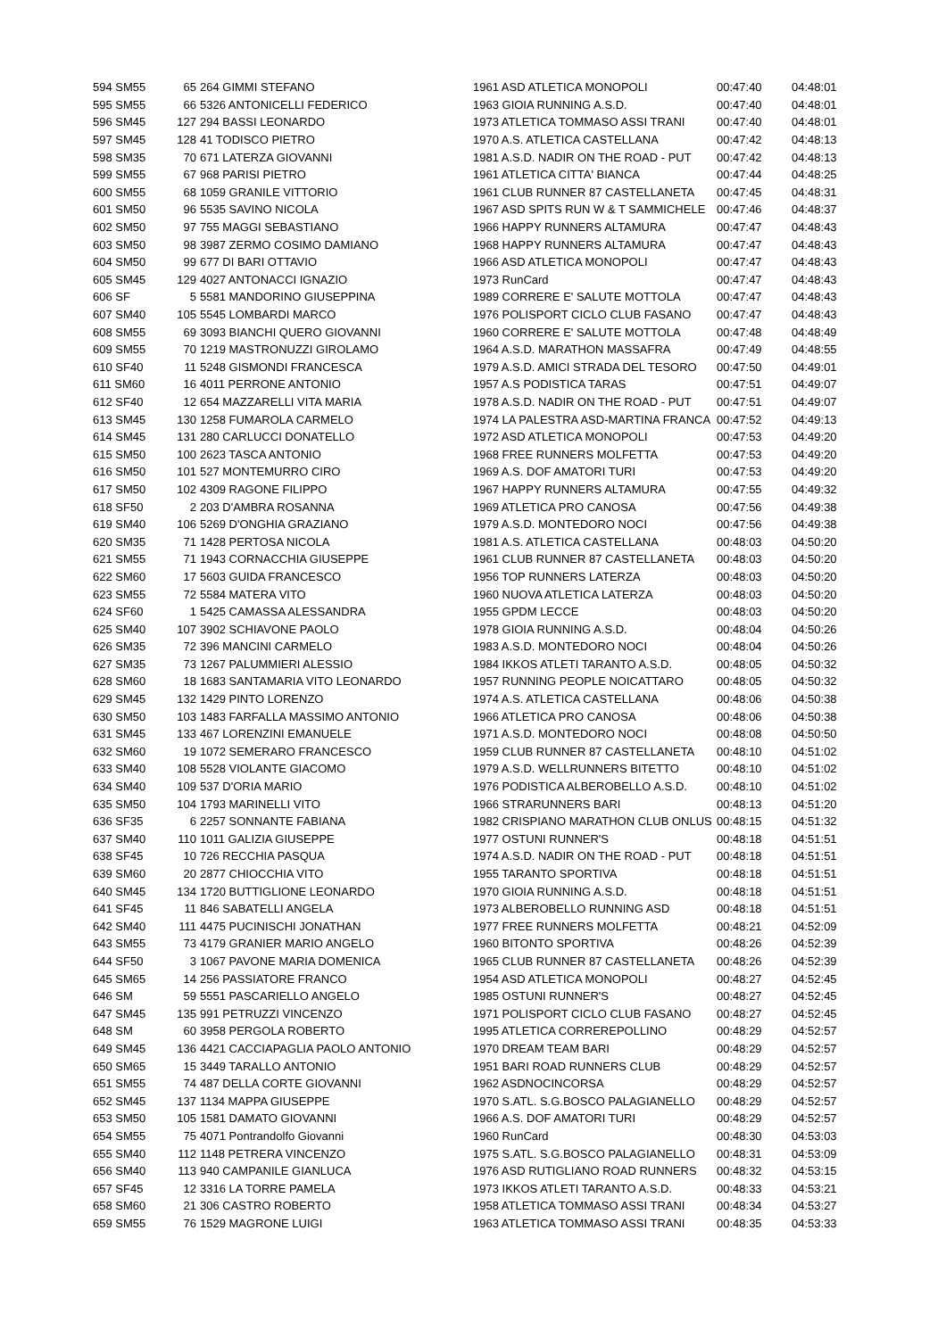| 594 SM55 | 65 | 264 GIMMI STEFANO | 1961 ASD ATLETICA MONOPOLI | 00:47:40 | 04:48:01 |
| 595 SM55 | 66 | 5326 ANTONICELLI FEDERICO | 1963 GIOIA RUNNING A.S.D. | 00:47:40 | 04:48:01 |
| 596 SM45 | 127 | 294 BASSI LEONARDO | 1973 ATLETICA TOMMASO ASSI TRANI | 00:47:40 | 04:48:01 |
| 597 SM45 | 128 | 41 TODISCO PIETRO | 1970 A.S. ATLETICA CASTELLANA | 00:47:42 | 04:48:13 |
| 598 SM35 | 70 | 671 LATERZA GIOVANNI | 1981 A.S.D. NADIR ON THE ROAD - PUT | 00:47:42 | 04:48:13 |
| 599 SM55 | 67 | 968 PARISI PIETRO | 1961 ATLETICA CITTA' BIANCA | 00:47:44 | 04:48:25 |
| 600 SM55 | 68 | 1059 GRANILE VITTORIO | 1961 CLUB RUNNER 87 CASTELLANETA | 00:47:45 | 04:48:31 |
| 601 SM50 | 96 | 5535 SAVINO NICOLA | 1967 ASD SPITS RUN W & T SAMMICHELE | 00:47:46 | 04:48:37 |
| 602 SM50 | 97 | 755 MAGGI SEBASTIANO | 1966 HAPPY RUNNERS ALTAMURA | 00:47:47 | 04:48:43 |
| 603 SM50 | 98 | 3987 ZERMO COSIMO DAMIANO | 1968 HAPPY RUNNERS ALTAMURA | 00:47:47 | 04:48:43 |
| 604 SM50 | 99 | 677 DI BARI OTTAVIO | 1966 ASD ATLETICA MONOPOLI | 00:47:47 | 04:48:43 |
| 605 SM45 | 129 | 4027 ANTONACCI IGNAZIO | 1973 RunCard | 00:47:47 | 04:48:43 |
| 606 SF | 5 | 5581 MANDORINO GIUSEPPINA | 1989 CORRERE E' SALUTE MOTTOLA | 00:47:47 | 04:48:43 |
| 607 SM40 | 105 | 5545 LOMBARDI MARCO | 1976 POLISPORT CICLO CLUB FASANO | 00:47:47 | 04:48:43 |
| 608 SM55 | 69 | 3093 BIANCHI QUERO GIOVANNI | 1960 CORRERE E' SALUTE MOTTOLA | 00:47:48 | 04:48:49 |
| 609 SM55 | 70 | 1219 MASTRONUZZI GIROLAMO | 1964 A.S.D. MARATHON MASSAFRA | 00:47:49 | 04:48:55 |
| 610 SF40 | 11 | 5248 GISMONDI FRANCESCA | 1979 A.S.D. AMICI STRADA DEL TESORO | 00:47:50 | 04:49:01 |
| 611 SM60 | 16 | 4011 PERRONE ANTONIO | 1957 A.S PODISTICA TARAS | 00:47:51 | 04:49:07 |
| 612 SF40 | 12 | 654 MAZZARELLI VITA MARIA | 1978 A.S.D. NADIR ON THE ROAD - PUT | 00:47:51 | 04:49:07 |
| 613 SM45 | 130 | 1258 FUMAROLA CARMELO | 1974 LA PALESTRA ASD-MARTINA FRANCA | 00:47:52 | 04:49:13 |
| 614 SM45 | 131 | 280 CARLUCCI DONATELLO | 1972 ASD ATLETICA MONOPOLI | 00:47:53 | 04:49:20 |
| 615 SM50 | 100 | 2623 TASCA ANTONIO | 1968 FREE RUNNERS MOLFETTA | 00:47:53 | 04:49:20 |
| 616 SM50 | 101 | 527 MONTEMURRO CIRO | 1969 A.S. DOF AMATORI TURI | 00:47:53 | 04:49:20 |
| 617 SM50 | 102 | 4309 RAGONE FILIPPO | 1967 HAPPY RUNNERS ALTAMURA | 00:47:55 | 04:49:32 |
| 618 SF50 | 2 | 203 D'AMBRA ROSANNA | 1969 ATLETICA PRO CANOSA | 00:47:56 | 04:49:38 |
| 619 SM40 | 106 | 5269 D'ONGHIA GRAZIANO | 1979 A.S.D. MONTEDORO NOCI | 00:47:56 | 04:49:38 |
| 620 SM35 | 71 | 1428 PERTOSA NICOLA | 1981 A.S. ATLETICA CASTELLANA | 00:48:03 | 04:50:20 |
| 621 SM55 | 71 | 1943 CORNACCHIA GIUSEPPE | 1961 CLUB RUNNER 87 CASTELLANETA | 00:48:03 | 04:50:20 |
| 622 SM60 | 17 | 5603 GUIDA FRANCESCO | 1956 TOP RUNNERS LATERZA | 00:48:03 | 04:50:20 |
| 623 SM55 | 72 | 5584 MATERA VITO | 1960 NUOVA ATLETICA LATERZA | 00:48:03 | 04:50:20 |
| 624 SF60 | 1 | 5425 CAMASSA ALESSANDRA | 1955 GPDM LECCE | 00:48:03 | 04:50:20 |
| 625 SM40 | 107 | 3902 SCHIAVONE PAOLO | 1978 GIOIA RUNNING A.S.D. | 00:48:04 | 04:50:26 |
| 626 SM35 | 72 | 396 MANCINI CARMELO | 1983 A.S.D. MONTEDORO NOCI | 00:48:04 | 04:50:26 |
| 627 SM35 | 73 | 1267 PALUMMIERI ALESSIO | 1984 IKKOS ATLETI TARANTO A.S.D. | 00:48:05 | 04:50:32 |
| 628 SM60 | 18 | 1683 SANTAMARIA VITO LEONARDO | 1957 RUNNING PEOPLE NOICATTARO | 00:48:05 | 04:50:32 |
| 629 SM45 | 132 | 1429 PINTO LORENZO | 1974 A.S. ATLETICA CASTELLANA | 00:48:06 | 04:50:38 |
| 630 SM50 | 103 | 1483 FARFALLA MASSIMO ANTONIO | 1966 ATLETICA PRO CANOSA | 00:48:06 | 04:50:38 |
| 631 SM45 | 133 | 467 LORENZINI EMANUELE | 1971 A.S.D. MONTEDORO NOCI | 00:48:08 | 04:50:50 |
| 632 SM60 | 19 | 1072 SEMERARO FRANCESCO | 1959 CLUB RUNNER 87 CASTELLANETA | 00:48:10 | 04:51:02 |
| 633 SM40 | 108 | 5528 VIOLANTE GIACOMO | 1979 A.S.D. WELLRUNNERS BITETTO | 00:48:10 | 04:51:02 |
| 634 SM40 | 109 | 537 D'ORIA MARIO | 1976 PODISTICA ALBEROBELLO A.S.D. | 00:48:10 | 04:51:02 |
| 635 SM50 | 104 | 1793 MARINELLI VITO | 1966 STRARUNNERS BARI | 00:48:13 | 04:51:20 |
| 636 SF35 | 6 | 2257 SONNANTE FABIANA | 1982 CRISPIANO MARATHON CLUB ONLUS | 00:48:15 | 04:51:32 |
| 637 SM40 | 110 | 1011 GALIZIA GIUSEPPE | 1977 OSTUNI RUNNER'S | 00:48:18 | 04:51:51 |
| 638 SF45 | 10 | 726 RECCHIA PASQUA | 1974 A.S.D. NADIR ON THE ROAD - PUT | 00:48:18 | 04:51:51 |
| 639 SM60 | 20 | 2877 CHIOCCHIA VITO | 1955 TARANTO SPORTIVA | 00:48:18 | 04:51:51 |
| 640 SM45 | 134 | 1720 BUTTIGLIONE LEONARDO | 1970 GIOIA RUNNING A.S.D. | 00:48:18 | 04:51:51 |
| 641 SF45 | 11 | 846 SABATELLI ANGELA | 1973 ALBEROBELLO RUNNING ASD | 00:48:18 | 04:51:51 |
| 642 SM40 | 111 | 4475 PUCINISCHI JONATHAN | 1977 FREE RUNNERS MOLFETTA | 00:48:21 | 04:52:09 |
| 643 SM55 | 73 | 4179 GRANIER MARIO ANGELO | 1960 BITONTO SPORTIVA | 00:48:26 | 04:52:39 |
| 644 SF50 | 3 | 1067 PAVONE MARIA DOMENICA | 1965 CLUB RUNNER 87 CASTELLANETA | 00:48:26 | 04:52:39 |
| 645 SM65 | 14 | 256 PASSIATORE FRANCO | 1954 ASD ATLETICA MONOPOLI | 00:48:27 | 04:52:45 |
| 646 SM | 59 | 5551 PASCARIELLO ANGELO | 1985 OSTUNI RUNNER'S | 00:48:27 | 04:52:45 |
| 647 SM45 | 135 | 991 PETRUZZI VINCENZO | 1971 POLISPORT CICLO CLUB FASANO | 00:48:27 | 04:52:45 |
| 648 SM | 60 | 3958 PERGOLA ROBERTO | 1995 ATLETICA CORREREPOLLINO | 00:48:29 | 04:52:57 |
| 649 SM45 | 136 | 4421 CACCIAPAGLIA PAOLO ANTONIO | 1970 DREAM TEAM BARI | 00:48:29 | 04:52:57 |
| 650 SM65 | 15 | 3449 TARALLO ANTONIO | 1951 BARI ROAD RUNNERS CLUB | 00:48:29 | 04:52:57 |
| 651 SM55 | 74 | 487 DELLA CORTE GIOVANNI | 1962 ASDNOCINCORSA | 00:48:29 | 04:52:57 |
| 652 SM45 | 137 | 1134 MAPPA GIUSEPPE | 1970 S.ATL. S.G.BOSCO PALAGIANELLO | 00:48:29 | 04:52:57 |
| 653 SM50 | 105 | 1581 DAMATO GIOVANNI | 1966 A.S. DOF AMATORI TURI | 00:48:29 | 04:52:57 |
| 654 SM55 | 75 | 4071 Pontrandolfo Giovanni | 1960 RunCard | 00:48:30 | 04:53:03 |
| 655 SM40 | 112 | 1148 PETRERA VINCENZO | 1975 S.ATL. S.G.BOSCO PALAGIANELLO | 00:48:31 | 04:53:09 |
| 656 SM40 | 113 | 940 CAMPANILE GIANLUCA | 1976 ASD RUTIGLIANO ROAD RUNNERS | 00:48:32 | 04:53:15 |
| 657 SF45 | 12 | 3316 LA TORRE PAMELA | 1973 IKKOS ATLETI TARANTO A.S.D. | 00:48:33 | 04:53:21 |
| 658 SM60 | 21 | 306 CASTRO ROBERTO | 1958 ATLETICA TOMMASO ASSI TRANI | 00:48:34 | 04:53:27 |
| 659 SM55 | 76 | 1529 MAGRONE LUIGI | 1963 ATLETICA TOMMASO ASSI TRANI | 00:48:35 | 04:53:33 |